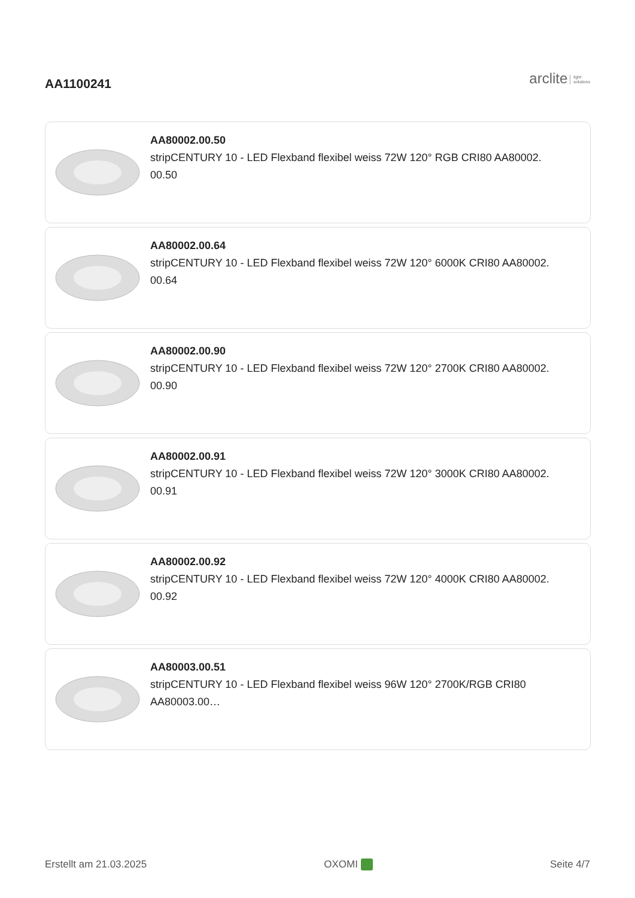AA1100241
arclite light
solutions
AA80002.00.50
stripCENTURY 10 - LED Flexband flexibel weiss 72W 120° RGB CRI80 AA80002.
00.50
AA80002.00.64
stripCENTURY 10 - LED Flexband flexibel weiss 72W 120° 6000K CRI80 AA80002.
00.64
AA80002.00.90
stripCENTURY 10 - LED Flexband flexibel weiss 72W 120° 2700K CRI80 AA80002.
00.90
AA80002.00.91
stripCENTURY 10 - LED Flexband flexibel weiss 72W 120° 3000K CRI80 AA80002.
00.91
AA80002.00.92
stripCENTURY 10 - LED Flexband flexibel weiss 72W 120° 4000K CRI80 AA80002.
00.92
AA80003.00.51
stripCENTURY 10 - LED Flexband flexibel weiss 96W 120° 2700K/RGB CRI80
AA80003.00…
Erstellt am 21.03.2025 OXOMI Seite 4/7